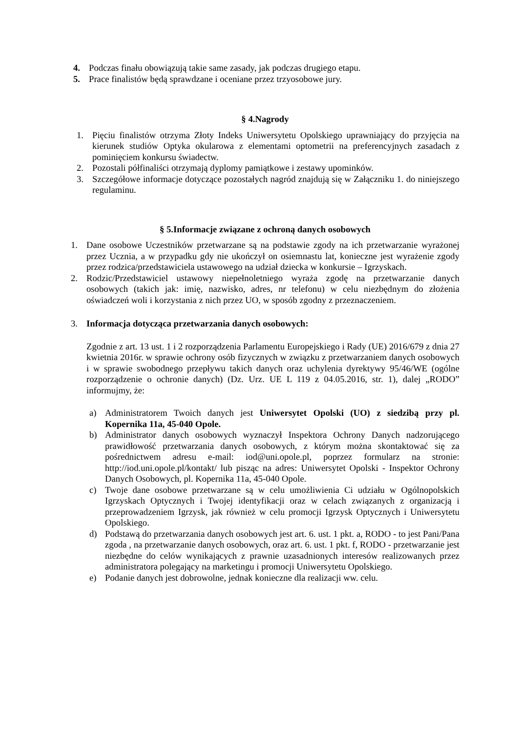4. Podczas finału obowiązują takie same zasady, jak podczas drugiego etapu.
5. Prace finalistów będą sprawdzane i oceniane przez trzyosobowe jury.
§ 4.Nagrody
1. Pięciu finalistów otrzyma Złoty Indeks Uniwersytetu Opolskiego uprawniający do przyjęcia na kierunek studiów Optyka okularowa z elementami optometrii na preferencyjnych zasadach z pominięciem konkursu świadectw.
2. Pozostali półfinaliści otrzymają dyplomy pamiątkowe i zestawy upominków.
3. Szczegółowe informacje dotyczące pozostałych nagród znajdują się w Załączniku 1. do niniejszego regulaminu.
§ 5.Informacje związane z ochroną danych osobowych
1. Dane osobowe Uczestników przetwarzane są na podstawie zgody na ich przetwarzanie wyrażonej przez Ucznia, a w przypadku gdy nie ukończył on osiemnastu lat, konieczne jest wyrażenie zgody przez rodzica/przedstawiciela ustawowego na udział dziecka w konkursie – Igrzyskach.
2. Rodzic/Przedstawiciel ustawowy niepełnoletniego wyraża zgodę na przetwarzanie danych osobowych (takich jak: imię, nazwisko, adres, nr telefonu) w celu niezbędnym do złożenia oświadczeń woli i korzystania z nich przez UO, w sposób zgodny z przeznaczeniem.
3. Informacja dotycząca przetwarzania danych osobowych:
Zgodnie z art. 13 ust. 1 i 2 rozporządzenia Parlamentu Europejskiego i Rady (UE) 2016/679 z dnia 27 kwietnia 2016r. w sprawie ochrony osób fizycznych w związku z przetwarzaniem danych osobowych i w sprawie swobodnego przepływu takich danych oraz uchylenia dyrektywy 95/46/WE (ogólne rozporządzenie o ochronie danych) (Dz. Urz. UE L 119 z 04.05.2016, str. 1), dalej „RODO” informujmy, że:
a) Administratorem Twoich danych jest Uniwersytet Opolski (UO) z siedzibą przy pl. Kopernika 11a, 45-040 Opole.
b) Administrator danych osobowych wyznaczył Inspektora Ochrony Danych nadzorującego prawidłowość przetwarzania danych osobowych, z którym można skontaktować się za pośrednictwem adresu e-mail: iod@uni.opole.pl, poprzez formularz na stronie: http://iod.uni.opole.pl/kontakt/ lub pisząc na adres: Uniwersytet Opolski - Inspektor Ochrony Danych Osobowych, pl. Kopernika 11a, 45-040 Opole.
c) Twoje dane osobowe przetwarzane są w celu umożliwienia Ci udziału w Ogólnopolskich Igrzyskach Optycznych i Twojej identyfikacji oraz w celach związanych z organizacją i przeprowadzeniem Igrzysk, jak również w celu promocji Igrzysk Optycznych i Uniwersytetu Opolskiego.
d) Podstawą do przetwarzania danych osobowych jest art. 6. ust. 1 pkt. a, RODO - to jest Pani/Pana zgoda , na przetwarzanie danych osobowych, oraz art. 6. ust. 1 pkt. f, RODO - przetwarzanie jest niezbędne do celów wynikających z prawnie uzasadnionych interesów realizowanych przez administratora polegający na marketingu i promocji Uniwersytetu Opolskiego.
e) Podanie danych jest dobrowolne, jednak konieczne dla realizacji ww. celu.